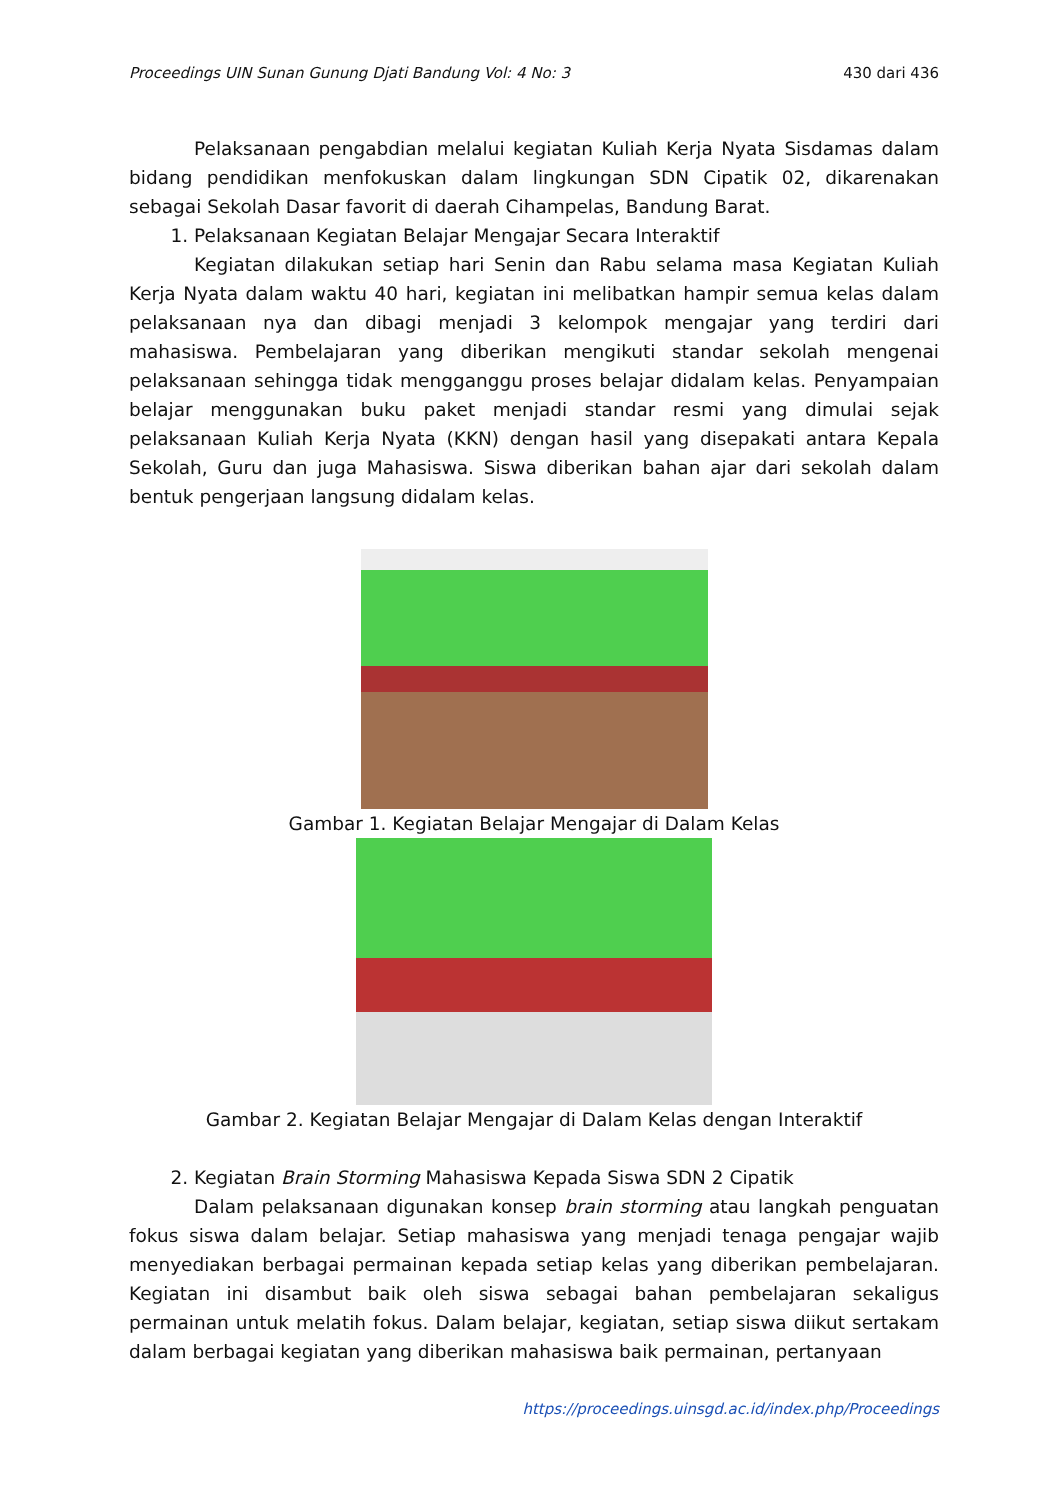Proceedings UIN Sunan Gunung Djati Bandung Vol: 4 No: 3 430 dari 436
Pelaksanaan pengabdian melalui kegiatan Kuliah Kerja Nyata Sisdamas dalam bidang pendidikan menfokuskan dalam lingkungan SDN Cipatik 02, dikarenakan sebagai Sekolah Dasar favorit di daerah Cihampelas, Bandung Barat.
1. Pelaksanaan Kegiatan Belajar Mengajar Secara Interaktif
Kegiatan dilakukan setiap hari Senin dan Rabu selama masa Kegiatan Kuliah Kerja Nyata dalam waktu 40 hari, kegiatan ini melibatkan hampir semua kelas dalam pelaksanaan nya dan dibagi menjadi 3 kelompok mengajar yang terdiri dari mahasiswa. Pembelajaran yang diberikan mengikuti standar sekolah mengenai pelaksanaan sehingga tidak mengganggu proses belajar didalam kelas. Penyampaian belajar menggunakan buku paket menjadi standar resmi yang dimulai sejak pelaksanaan Kuliah Kerja Nyata (KKN) dengan hasil yang disepakati antara Kepala Sekolah, Guru dan juga Mahasiswa. Siswa diberikan bahan ajar dari sekolah dalam bentuk pengerjaan langsung didalam kelas.
Gambar 1. Kegiatan Belajar Mengajar di Dalam Kelas
Gambar 2. Kegiatan Belajar Mengajar di Dalam Kelas dengan Interaktif
2. Kegiatan Brain Storming Mahasiswa Kepada Siswa SDN 2 Cipatik
Dalam pelaksanaan digunakan konsep brain storming atau langkah penguatan fokus siswa dalam belajar. Setiap mahasiswa yang menjadi tenaga pengajar wajib menyediakan berbagai permainan kepada setiap kelas yang diberikan pembelajaran. Kegiatan ini disambut baik oleh siswa sebagai bahan pembelajaran sekaligus permainan untuk melatih fokus. Dalam belajar, kegiatan, setiap siswa diikut sertakam dalam berbagai kegiatan yang diberikan mahasiswa baik permainan, pertanyaan
https://proceedings.uinsgd.ac.id/index.php/Proceedings